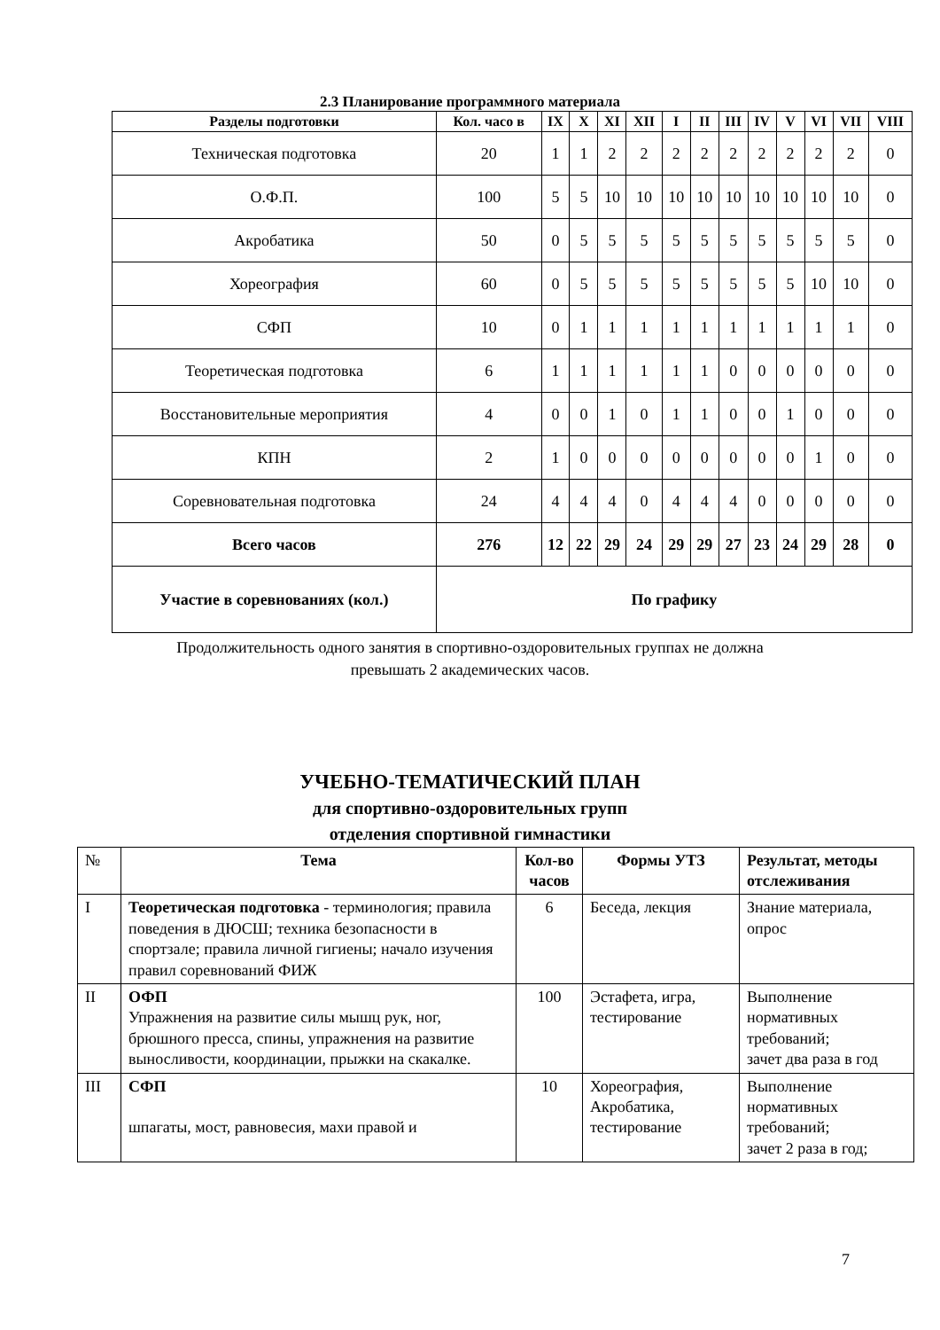2.3 Планирование программного материала
| Разделы подготовки | Кол. часо в | IX | X | XI | XII | I | II | III | IV | V | VI | VII | VIII |
| --- | --- | --- | --- | --- | --- | --- | --- | --- | --- | --- | --- | --- | --- |
| Техническая подготовка | 20 | 1 | 1 | 2 | 2 | 2 | 2 | 2 | 2 | 2 | 2 | 2 | 0 |
| О.Ф.П. | 100 | 5 | 5 | 10 | 10 | 10 | 10 | 10 | 10 | 10 | 10 | 10 | 0 |
| Акробатика | 50 | 0 | 5 | 5 | 5 | 5 | 5 | 5 | 5 | 5 | 5 | 5 | 0 |
| Хореография | 60 | 0 | 5 | 5 | 5 | 5 | 5 | 5 | 5 | 5 | 10 | 10 | 0 |
| СФП | 10 | 0 | 1 | 1 | 1 | 1 | 1 | 1 | 1 | 1 | 1 | 1 | 0 |
| Теоретическая подготовка | 6 | 1 | 1 | 1 | 1 | 1 | 1 | 0 | 0 | 0 | 0 | 0 | 0 |
| Восстановительные мероприятия | 4 | 0 | 0 | 1 | 0 | 1 | 1 | 0 | 0 | 1 | 0 | 0 | 0 |
| КПН | 2 | 1 | 0 | 0 | 0 | 0 | 0 | 0 | 0 | 0 | 1 | 0 | 0 |
| Соревновательная подготовка | 24 | 4 | 4 | 4 | 0 | 4 | 4 | 4 | 0 | 0 | 0 | 0 | 0 |
| Всего часов | 276 | 12 | 22 | 29 | 24 | 29 | 29 | 27 | 23 | 24 | 29 | 28 | 0 |
| Участие в соревнованиях (кол.) | По графику | | | | | | | | | | | | |
Продолжительность одного занятия в спортивно-оздоровительных группах не должна
превышать 2 академических часов.
УЧЕБНО-ТЕМАТИЧЕСКИЙ ПЛАН
для спортивно-оздоровительных групп
отделения спортивной гимнастики
| № | Тема | Кол-во часов | Формы УТЗ | Результат, методы отслеживания |
| I | Теоретическая подготовка - терминология; правила поведения в ДЮСШ; техника безопасности в спортзале; правила личной гигиены; начало изучения правил соревнований ФИЖ | 6 | Беседа, лекция | Знание материала, опрос |
| II | ОФП Упражнения на развитие силы мышц рук, ног, брюшного пресса, спины, упражнения на развитие выносливости, координации, прыжки на скакалке. | 100 | Эстафета, игра, тестирование | Выполнение нормативных требований; зачет два раза в год |
| III | СФП шпагаты, мост, равновесия, махи правой и | 10 | Хореография, Акробатика, тестирование | Выполнение нормативных требований; зачет 2 раза в год; |
7